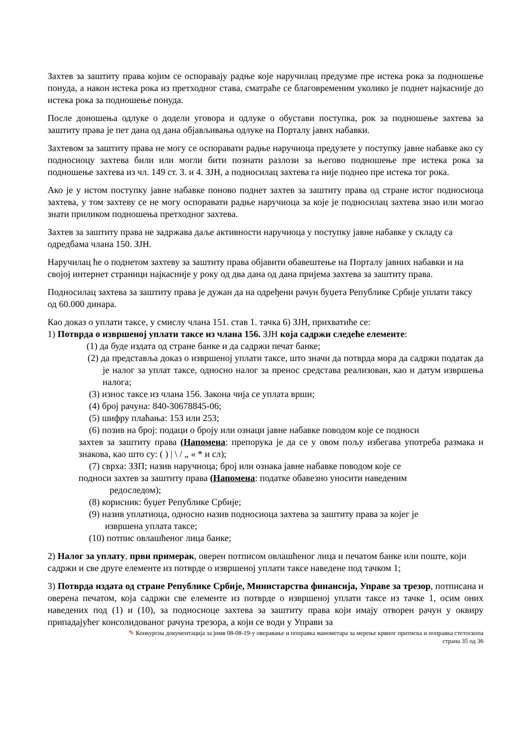Захтев за заштиту права којим се оспоравају радње које наручилац предузме пре истека рока за подношење понуда, а након истека рока из претходног става, сматраће се благовременим уколико је поднет најкасније до истека рока за подношење понуда.
После доношења одлуке о додели уговора и одлуке о обустави поступка, рок за подношење захтева за заштиту права је пет дана од дана објављивања одлуке на Порталу јавнх набавки.
Захтевом за заштиту права не могу се оспоравати радње наручиоца предузете у поступку јавне набавке ако су подносиоцу захтева били или могли бити познати разлози за његово подношење пре истека рока за подношење захтева из чл. 149 ст. 3. и 4. ЗЈН, а подносилац захтева га није поднео пре истека тог рока.
Ако је у истом поступку јавне набавке поново поднет захтев за заштиту права од стране истог подносиоца захтева, у том захтеву се не могу оспоравати радње наручиоца за које је подносилац захтева знао или могао знати приликом подношења претходног захтева.
Захтев за заштиту права не задржава даље активности наручиоца у поступку јавне набавке у складу са одредбама члана 150. ЗЈН.
Наручилац ће о поднетом захтеву за заштиту права објавити обавештење на Порталу јавних набавки и на својој интернет страници најкасније у року од два дана од дана пријема захтева за заштиту права.
Подносилац захтева за заштиту права је дужан да на одређени рачун буџета Републике Србије уплати таксу од 60.000 динара.
Као доказ о уплати таксе, у смислу члана 151. став 1. тачка 6) ЗЈН, прихватиће се:
1) Потврда о извршеној уплати таксе из члана 156. ЗЈН која садржи следеће елементе:
(1) да буде издата од стране банке и да садржи печат банке;
(2) да представља доказ о извршеној уплати таксе, што значи да потврда мора да садржи податак да је налог за уплат таксе, односно налог за пренос средстава реализован, као и датум извршења налога;
(3) износ таксе из члана 156. Закона чија се уплата врши;
(4) број рачуна: 840-30678845-06;
(5) шифру плаћања: 153 или 253;
(6) позив на број: подаци о броју или ознаци јавне набавке поводом које се подноси
захтев за заштиту права (Напомена: препорука је да се у овом пољу избегава употреба размака и знакова, као што су: ( ) | \ / „ « * и сл);
(7) сврха: ЗЗП; назив наручиоца; број или ознака јавне набавке поводом које се
подноси захтев за заштиту права (Напомена: податке обавезно уносити наведеним
редоследом);
(8) корисник: буџет Републике Србије;
(9) назив уплатиоца, односно назив подносиоца захтева за заштиту права за којег је
извршена уплата таксе;
(10) потпис овлашћеног лица банке;
2) Налог за уплату, први примерак, оверен потписом овлашћеног лица и печатом банке или поште, који садржи и све друге елементе из потврде о извршеној уплати таксе наведене под тачком 1;
3) Потврда издата од стране Републике Србије, Министарства финансија, Управе за трезор, потписана и оверена печатом, која садржи све елементе из потврде о извршеној уплати таксе из тачке 1, осим оних наведених под (1) и (10), за подносиоце захтева за заштиту права који имају отворен рачун у оквиру припадајућег консолидованог рачуна трезора, а који се води у Управи за
✎ Конкурсна документација за јнмв 08-08-19-у оверавање и поправка манометара за мерење крвног притиска и поправка стетоскопа
страна 35 од 36